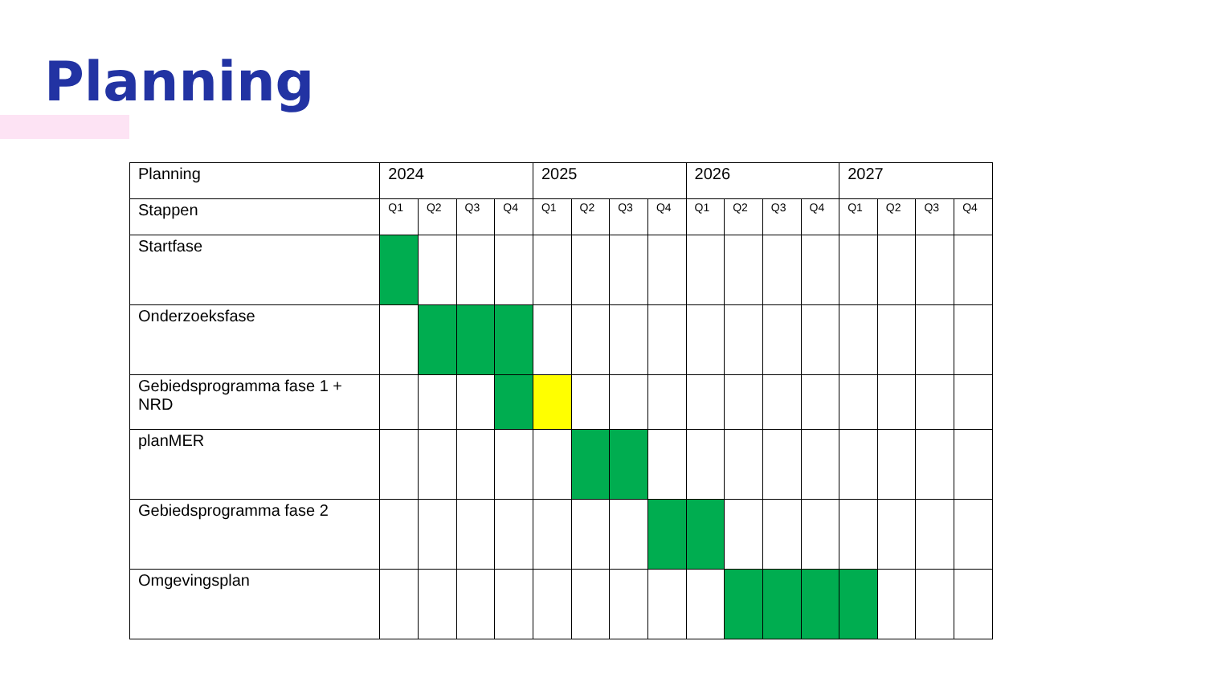Planning
| Planning | 2024 | | | | 2025 | | | | 2026 | | | | 2027 | | | |
| --- | --- | --- | --- | --- | --- | --- | --- | --- | --- | --- | --- | --- | --- | --- | --- | --- |
| Stappen | Q1 | Q2 | Q3 | Q4 | Q1 | Q2 | Q3 | Q4 | Q1 | Q2 | Q3 | Q4 | Q1 | Q2 | Q3 | Q4 |
| Startfase | | | | | | | | | | | | | | | | |
| Onderzoeksfase | | | | | | | | | | | | | | | | |
| Gebiedsprogramma fase 1 + NRD | | | | | | | | | | | | | | | | |
| planMER | | | | | | | | | | | | | | | | |
| Gebiedsprogramma fase 2 | | | | | | | | | | | | | | | | |
| Omgevingsplan | | | | | | | | | | | | | | | | |